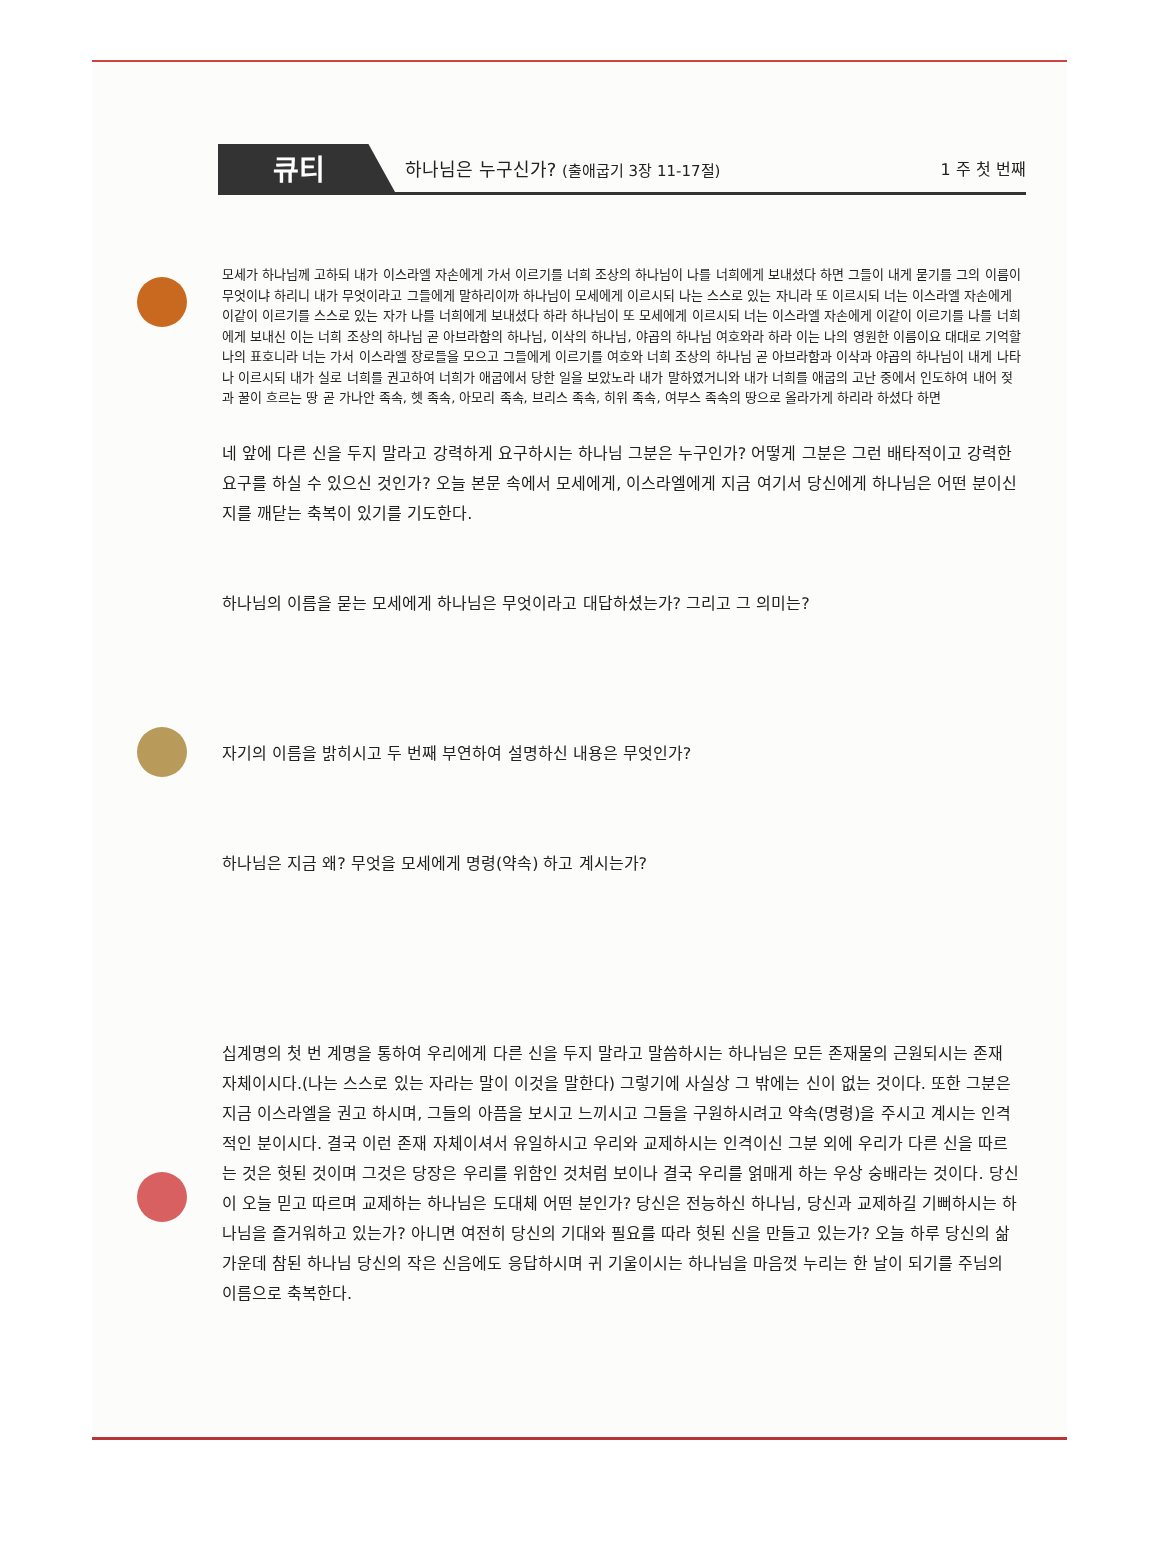큐티 하나님은 누구신가? (출애굽기 3장 11-17절) 1 주 첫 번째
모세가 하나님께 고하되 내가 이스라엘 자손에게 가서 이르기를 너희 조상의 하나님이 나를 너희에게 보내셨다 하면 그들이 내게 묻기를 그의 이름이 무엇이냐 하리니 내가 무엇이라고 그들에게 말하리이까 하나님이 모세에게 이르시되 나는 스스로 있는 자니라 또 이르시되 너는 이스라엘 자손에게 이같이 이르기를 스스로 있는 자가 나를 너희에게 보내셨다 하라 하나님이 또 모세에게 이르시되 너는 이스라엘 자손에게 이같이 이르기를 나를 너희에게 보내신 이는 너희 조상의 하나님 곧 아브라함의 하나님, 이삭의 하나님, 야곱의 하나님 여호와라 하라 이는 나의 영원한 이름이요 대대로 기억할 나의 표호니라 너는 가서 이스라엘 장로들을 모으고 그들에게 이르기를 여호와 너희 조상의 하나님 곧 아브라함과 이삭과 야곱의 하나님이 내게 나타나 이르시되 내가 실로 너희를 권고하여 너희가 애굽에서 당한 일을 보았노라 내가 말하였거니와 내가 너희를 애굽의 고난 중에서 인도하여 내어 젖과 꿀이 흐르는 땅 곧 가나안 족속, 헷 족속, 아모리 족속, 브리스 족속, 히위 족속, 여부스 족속의 땅으로 올라가게 하리라 하셨다 하면
네 앞에 다른 신을 두지 말라고 강력하게 요구하시는 하나님 그분은 누구인가? 어떻게 그분은 그런 배타적이고 강력한 요구를 하실 수 있으신 것인가? 오늘 본문 속에서 모세에게, 이스라엘에게 지금 여기서 당신에게 하나님은 어떤 분이신 지를 깨닫는 축복이 있기를 기도한다.
하나님의 이름을 묻는 모세에게 하나님은 무엇이라고 대답하셨는가? 그리고 그 의미는?
자기의 이름을 밝히시고 두 번째 부연하여 설명하신 내용은 무엇인가?
하나님은 지금 왜? 무엇을 모세에게 명령(약속) 하고 계시는가?
십계명의 첫 번 계명을 통하여 우리에게 다른 신을 두지 말라고 말씀하시는 하나님은 모든 존재물의 근원되시는 존재 자체이시다.(나는 스스로 있는 자라는 말이 이것을 말한다) 그렇기에 사실상 그 밖에는 신이 없는 것이다. 또한 그분은 지금 이스라엘을 권고 하시며, 그들의 아픔을 보시고 느끼시고 그들을 구원하시려고 약속(명령)을 주시고 계시는 인격적인 분이시다. 결국 이런 존재 자체이셔서 유일하시고 우리와 교제하시는 인격이신 그분 외에 우리가 다른 신을 따르는 것은 헛된 것이며 그것은 당장은 우리를 위함인 것처럼 보이나 결국 우리를 얽매게 하는 우상 숭배라는 것이다. 당신이 오늘 믿고 따르며 교제하는 하나님은 도대체 어떤 분인가? 당신은 전능하신 하나님, 당신과 교제하길 기뻐하시는 하나님을 즐거워하고 있는가? 아니면 여전히 당신의 기대와 필요를 따라 헛된 신을 만들고 있는가? 오늘 하루 당신의 삶 가운데 참된 하나님 당신의 작은 신음에도 응답하시며 귀 기울이시는 하나님을 마음껏 누리는 한 날이 되기를 주님의 이름으로 축복한다.